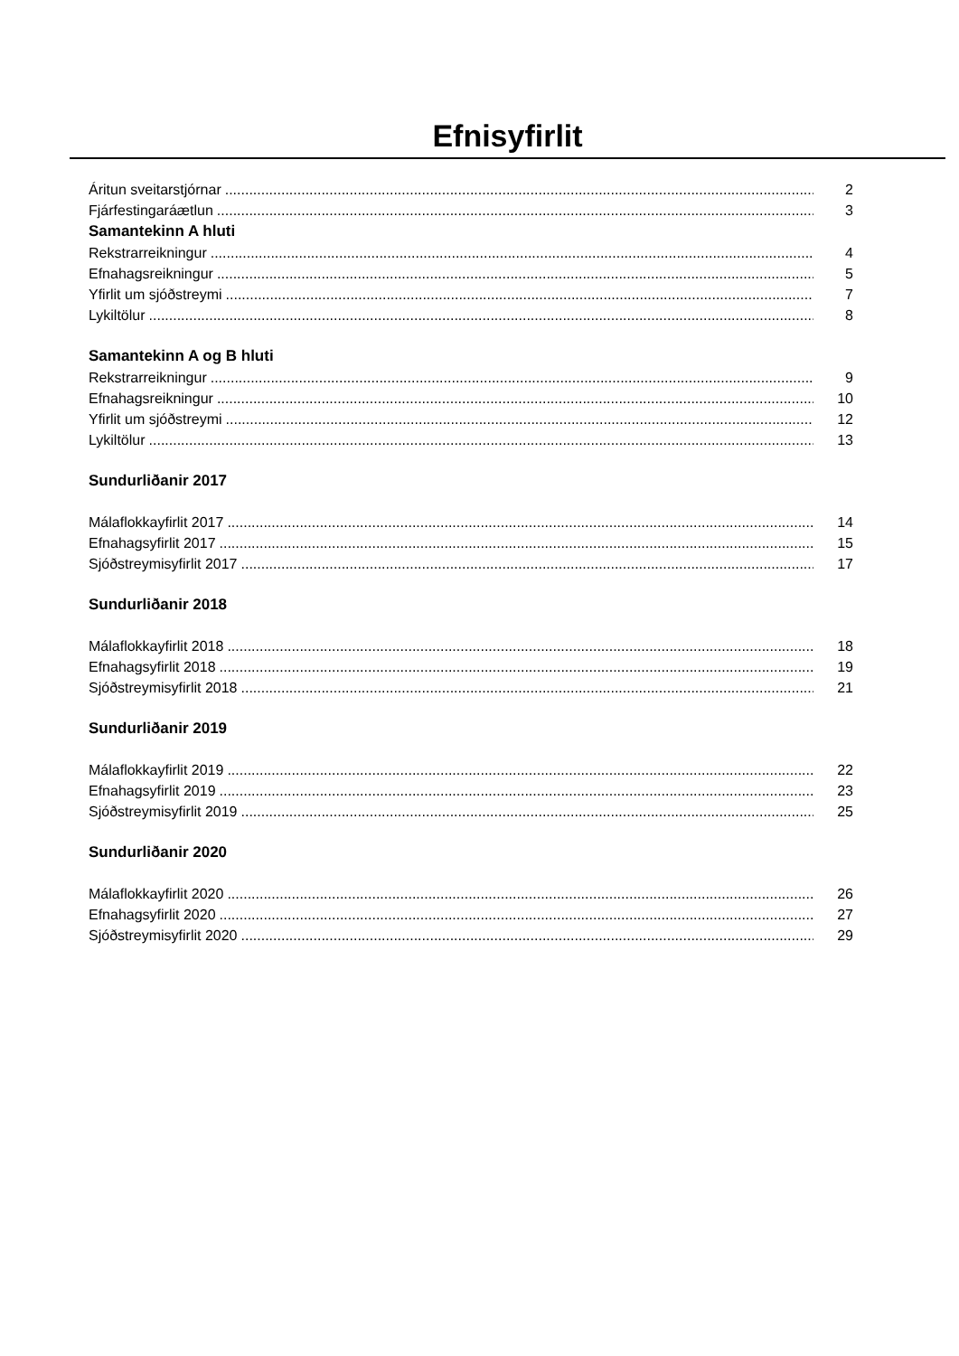Efnisyfirlit
Áritun sveitarstjórnar 2
Fjárfestingaráætlun 3
Samantekinn A hluti
Rekstrarreikningur 4
Efnahagsreikningur 5
Yfirlit um sjóðstreymi 7
Lykiltölur 8
Samantekinn A og B hluti
Rekstrarreikningur 9
Efnahagsreikningur 10
Yfirlit um sjóðstreymi 12
Lykiltölur 13
Sundurliðanir 2017
Málaflokkayfirlit 2017 14
Efnahagsyfirlit 2017 15
Sjóðstreymisyfirlit 2017 17
Sundurliðanir 2018
Málaflokkayfirlit 2018 18
Efnahagsyfirlit 2018 19
Sjóðstreymisyfirlit 2018 21
Sundurliðanir 2019
Málaflokkayfirlit 2019 22
Efnahagsyfirlit 2019 23
Sjóðstreymisyfirlit 2019 25
Sundurliðanir 2020
Málaflokkayfirlit 2020 26
Efnahagsyfirlit 2020 27
Sjóðstreymisyfirlit 2020 29